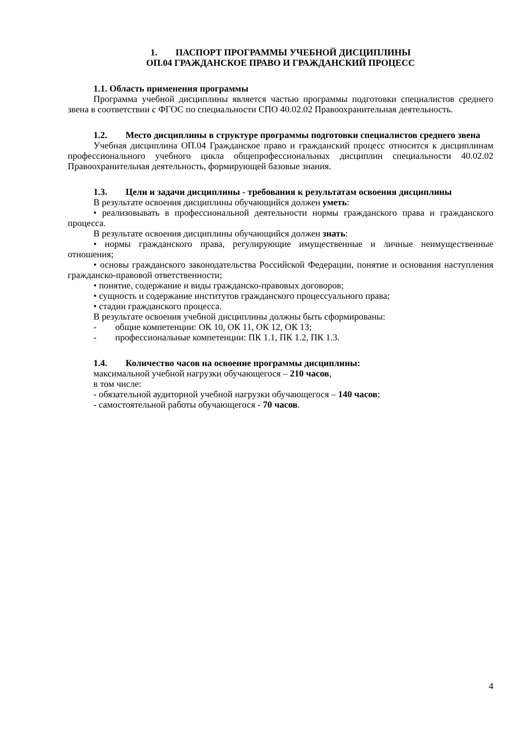1. ПАСПОРТ ПРОГРАММЫ УЧЕБНОЙ ДИСЦИПЛИНЫ
ОП.04 ГРАЖДАНСКОЕ ПРАВО И ГРАЖДАНСКИЙ ПРОЦЕСС
1.1. Область применения программы
Программа учебной дисциплины является частью программы подготовки специалистов среднего звена в соответствии с ФГОС по специальности СПО 40.02.02 Правоохранительная деятельность.
1.2. Место дисциплины в структуре программы подготовки специалистов среднего звена
Учебная дисциплина ОП.04 Гражданское право и гражданский процесс относится к дисциплинам профессионального учебного цикла общепрофессиональных дисциплин специальности 40.02.02 Правоохранительная деятельность, формирующей базовые знания.
1.3. Цели и задачи дисциплины - требования к результатам освоения дисциплины
В результате освоения дисциплины обучающийся должен уметь:
• реализовывать в профессиональной деятельности нормы гражданского права и гражданского процесса.
В результате освоения дисциплины обучающийся должен знать:
• нормы гражданского права, регулирующие имущественные и личные неимущественные отношения;
• основы гражданского законодательства Российской Федерации, понятие и основания наступления гражданско-правовой ответственности;
• понятие, содержание и виды гражданско-правовых договоров;
• сущность и содержание институтов гражданского процессуального права;
• стадии гражданского процесса.
В результате освоения учебной дисциплины должны быть сформированы:
- общие компетенции: ОК 10, ОК 11, ОК 12, ОК 13;
- профессиональные компетенции: ПК 1.1, ПК 1.2, ПК 1.3.
1.4. Количество часов на освоение программы дисциплины:
максимальной учебной нагрузки обучающегося – 210 часов,
в том числе:
- обязательной аудиторной учебной нагрузки обучающегося – 140 часов;
- самостоятельной работы обучающегося - 70 часов.
4